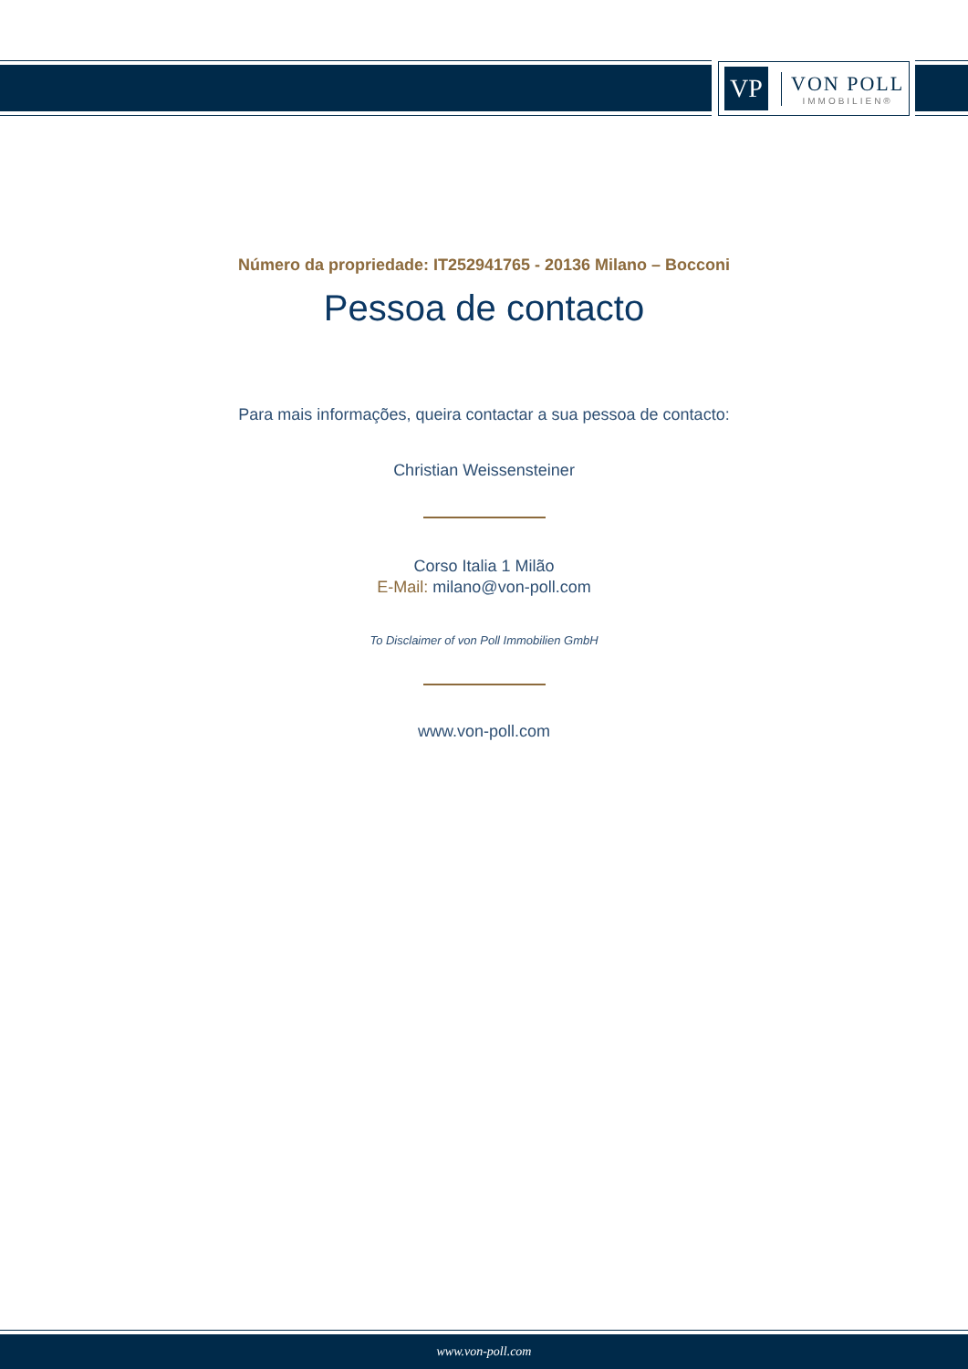VP
VON POLL
IMMOBILIEN®
Número da propriedade: IT252941765 - 20136 Milano – Bocconi
Pessoa de contacto
Para mais informações, queira contactar a sua pessoa de contacto:
Christian Weissensteiner
Corso Italia 1 Milão
E-Mail: milano@von-poll.com
To Disclaimer of von Poll Immobilien GmbH
www.von-poll.com
www.von-poll.com